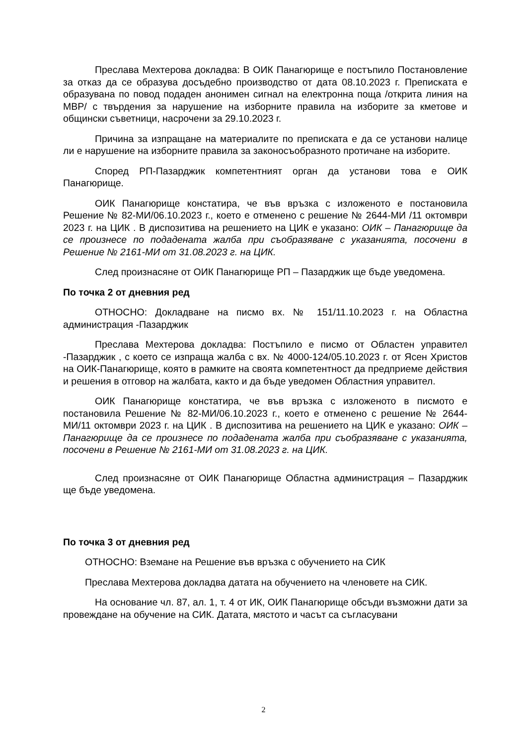Преслава Мехтерова докладва: В ОИК Панагюрище е постъпило Постановление за отказ да се образува досъдебно производство от дата 08.10.2023 г. Преписката е образувана по повод подаден анонимен сигнал на електронна поща /открита линия на МВР/ с твърдения за нарушение на изборните правила на изборите за кметове и общински съветници, насрочени за 29.10.2023 г.
Причина за изпращане на материалите по преписката е да се установи налице ли е нарушение на изборните правила за законосъобразното протичане на изборите.
Според РП-Пазарджик компетентният орган да установи това е ОИК Панагюрище.
ОИК Панагюрище констатира, че във връзка с изложеното е постановила Решение № 82-МИ/06.10.2023 г., което е отменено с решение № 2644-МИ /11 октомври 2023 г. на ЦИК . В диспозитива на решението на ЦИК е указано: ОИК – Панагюрище да се произнесе по подадената жалба при съобразяване с указанията, посочени в Решение № 2161-МИ от 31.08.2023 г. на ЦИК.
След произнасяне от ОИК Панагюрище РП – Пазарджик ще бъде уведомена.
По точка 2 от дневния ред
ОТНОСНО: Докладване на писмо вх. № 151/11.10.2023 г. на Областна администрация -Пазарджик
Преслава Мехтерова докладва: Постъпило е писмо от Областен управител -Пазарджик , с което се изпраща жалба с вх. № 4000-124/05.10.2023 г. от Ясен Христов на ОИК-Панагюрище, която в рамките на своята компетентност да предприеме действия и решения в отговор на жалбата, както и да бъде уведомен Областния управител.
ОИК Панагюрище констатира, че във връзка с изложеното в писмото е постановила Решение № 82-МИ/06.10.2023 г., което е отменено с решение № 2644-МИ/11 октомври 2023 г. на ЦИК . В диспозитива на решението на ЦИК е указано: ОИК – Панагюрище да се произнесе по подадената жалба при съобразяване с указанията, посочени в Решение № 2161-МИ от 31.08.2023 г. на ЦИК.
След произнасяне от ОИК Панагюрище Областна администрация – Пазарджик ще бъде уведомена.
По точка 3 от дневния ред
ОТНОСНО: Вземане на Решение във връзка с обучението на СИК
Преслава Мехтерова докладва датата на обучението на членовете на СИК.
На основание чл. 87, ал. 1, т. 4 от ИК, ОИК Панагюрище обсъди възможни дати за провеждане на обучение на СИК. Датата, мястото и часът са съгласувани
2